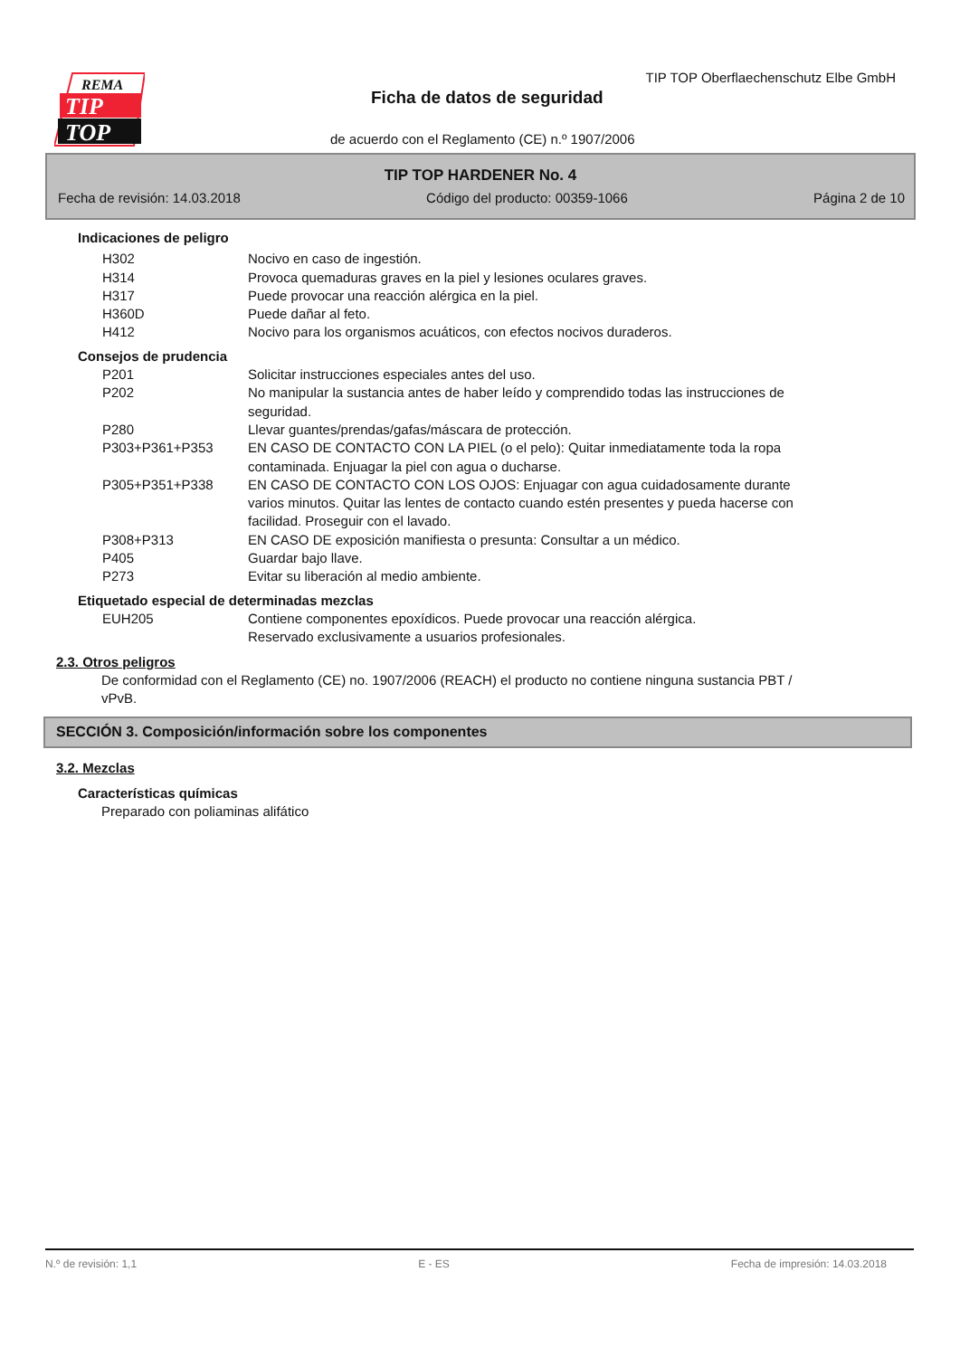REMA
TIP
TOP
TIP TOP Oberflaechenschutz Elbe GmbH
Ficha de datos de seguridad
de acuerdo con el Reglamento (CE) n.º 1907/2006
TIP TOP HARDENER No. 4
Fecha de revisión: 14.03.2018 Código del producto: 00359-1066 Página 2 de 10
Indicaciones de peligro
H302 Nocivo en caso de ingestión.
H314 Provoca quemaduras graves en la piel y lesiones oculares graves.
H317 Puede provocar una reacción alérgica en la piel.
H360D Puede dañar al feto.
H412 Nocivo para los organismos acuáticos, con efectos nocivos duraderos.
Consejos de prudencia
P201 Solicitar instrucciones especiales antes del uso.
P202 No manipular la sustancia antes de haber leído y comprendido todas las instrucciones de seguridad.
P280 Llevar guantes/prendas/gafas/máscara de protección.
P303+P361+P353 EN CASO DE CONTACTO CON LA PIEL (o el pelo): Quitar inmediatamente toda la ropa contaminada. Enjuagar la piel con agua o ducharse.
P305+P351+P338 EN CASO DE CONTACTO CON LOS OJOS: Enjuagar con agua cuidadosamente durante varios minutos. Quitar las lentes de contacto cuando estén presentes y pueda hacerse con facilidad. Proseguir con el lavado.
P308+P313 EN CASO DE exposición manifiesta o presunta: Consultar a un médico.
P405 Guardar bajo llave.
P273 Evitar su liberación al medio ambiente.
Etiquetado especial de determinadas mezclas
EUH205 Contiene componentes epoxídicos. Puede provocar una reacción alérgica.
Reservado exclusivamente a usuarios profesionales.
2.3. Otros peligros
De conformidad con el Reglamento (CE) no. 1907/2006 (REACH) el producto no contiene ninguna sustancia PBT / vPvB.
SECCIÓN 3. Composición/información sobre los componentes
3.2. Mezclas
Características químicas
Preparado con poliaminas alifático
N.º de revisión: 1,1 E - ES Fecha de impresión: 14.03.2018